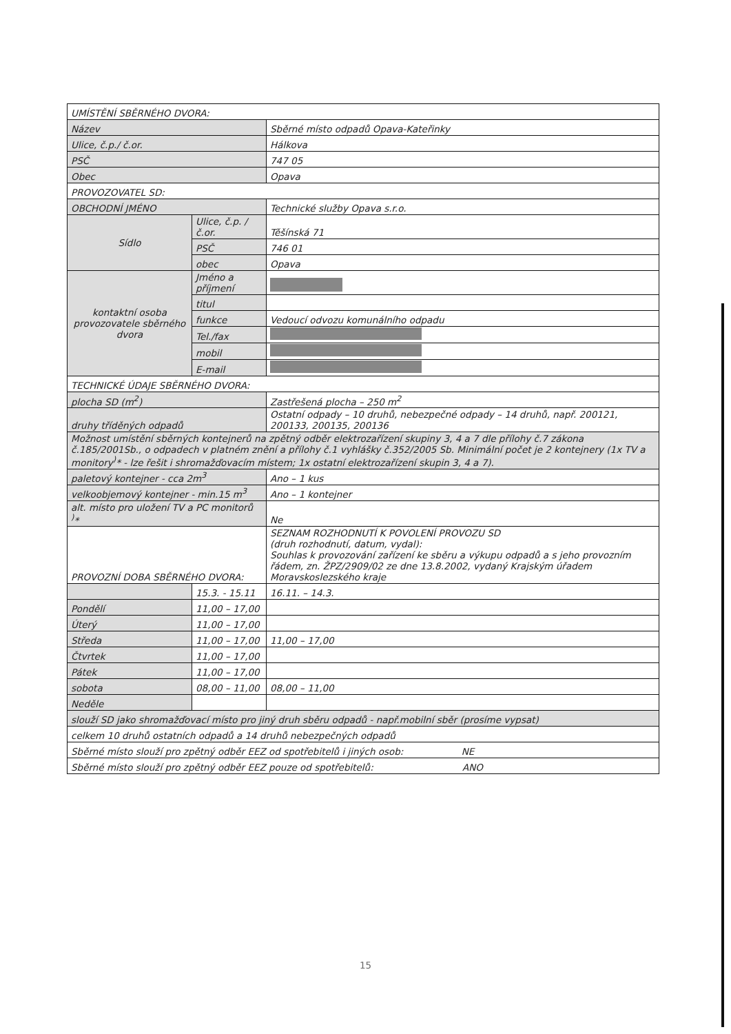| UMÍSTĚNÍ SBĚRNÉHO DVORA: | | |
| Název | | Sběrné místo odpadů Opava-Kateřinky |
| Ulice, č.p./ č.or. | | Hálkova |
| PSČ | | 747 05 |
| Obec | | Opava |
| PROVOZOVATEL SD: | | |
| OBCHODNÍ JMÉNO | | Technické služby Opava s.r.o. |
| Sídlo | Ulice, č.p. /č.or. | Těšínská 71 |
| | PSČ | 746 01 |
| | obec | Opava |
| kontaktní osoba provozovatele sběrného dvora | Jméno a příjmení | |
| | titul | |
| | funkce | Vedoucí odvozu komunálního odpadu |
| | Tel./fax | |
| | mobil | |
| | E-mail | |
| TECHNICKÉ ÚDAJE SBĚRNÉHO DVORA: | | |
| plocha SD (m<sup>2</sup>) | | Zastřešená plocha – 250 m<sup>2</sup> |
| druhy tříděných odpadů | | Ostatní odpady – 10 druhů, nebezpečné odpady – 14 druhů, např. 200121, 200133, 200135, 200136 |
| Možnost umístění sběrných kontejnerů na zpětný odběr elektrozařízení skupiny 3, 4 a 7 dle přílohy č.7 zákona č.185/2001Sb., o odpadech v platném znění a přílohy č.1 vyhlášky č.352/2005 Sb. Minimální počet je 2 kontejnery (1x TV a monitory<sup>)</sup>* - lze řešit i shromažďovacím místem; 1x ostatní elektrozařízení skupin 3, 4 a 7). | | |
| paletový kontejner - cca 2m<sup>3</sup> | | Ano – 1 kus |
| velkoobjemový kontejner - min.15 m<sup>3</sup> | | Ano – 1 kontejner |
| alt. místo pro uložení TV a PC monitorů <sup>)</sup>* | | Ne |
| PROVOZNÍ DOBA SBĚRNÉHO DVORA: | | SEZNAM ROZHODNUTÍ K POVOLENÍ PROVOZU SD (druh rozhodnutí, datum, vydal): Souhlas k provozování zařízení ke sběru a výkupu odpadů a s jeho provozním řádem, zn. ŽPZ/2909/02 ze dne 13.8.2002, vydaný Krajským úřadem Moravskoslezského kraje |
| | 15.3. - 15.11 | 16.11. – 14.3. |
| Pondělí | 11,00 – 17,00 | |
| Úterý | 11,00 – 17,00 | |
| Středa | 11,00 – 17,00 | 11,00 – 17,00 |
| Čtvrtek | 11,00 – 17,00 | |
| Pátek | 11,00 – 17,00 | |
| sobota | 08,00 – 11,00 | 08,00 – 11,00 |
| Neděle | | |
| slouží SD jako shromažďovací místo pro jiný druh sběru odpadů - např.mobilní sběr (prosíme vypsat) | | |
| celkem 10 druhů ostatních odpadů a 14 druhů nebezpečných odpadů | | |
| Sběrné místo slouží pro zpětný odběr EEZ od spotřebitelů i jiných osob: NE | | |
| Sběrné místo slouží pro zpětný odběr EEZ pouze od spotřebitelů: ANO | | |
15